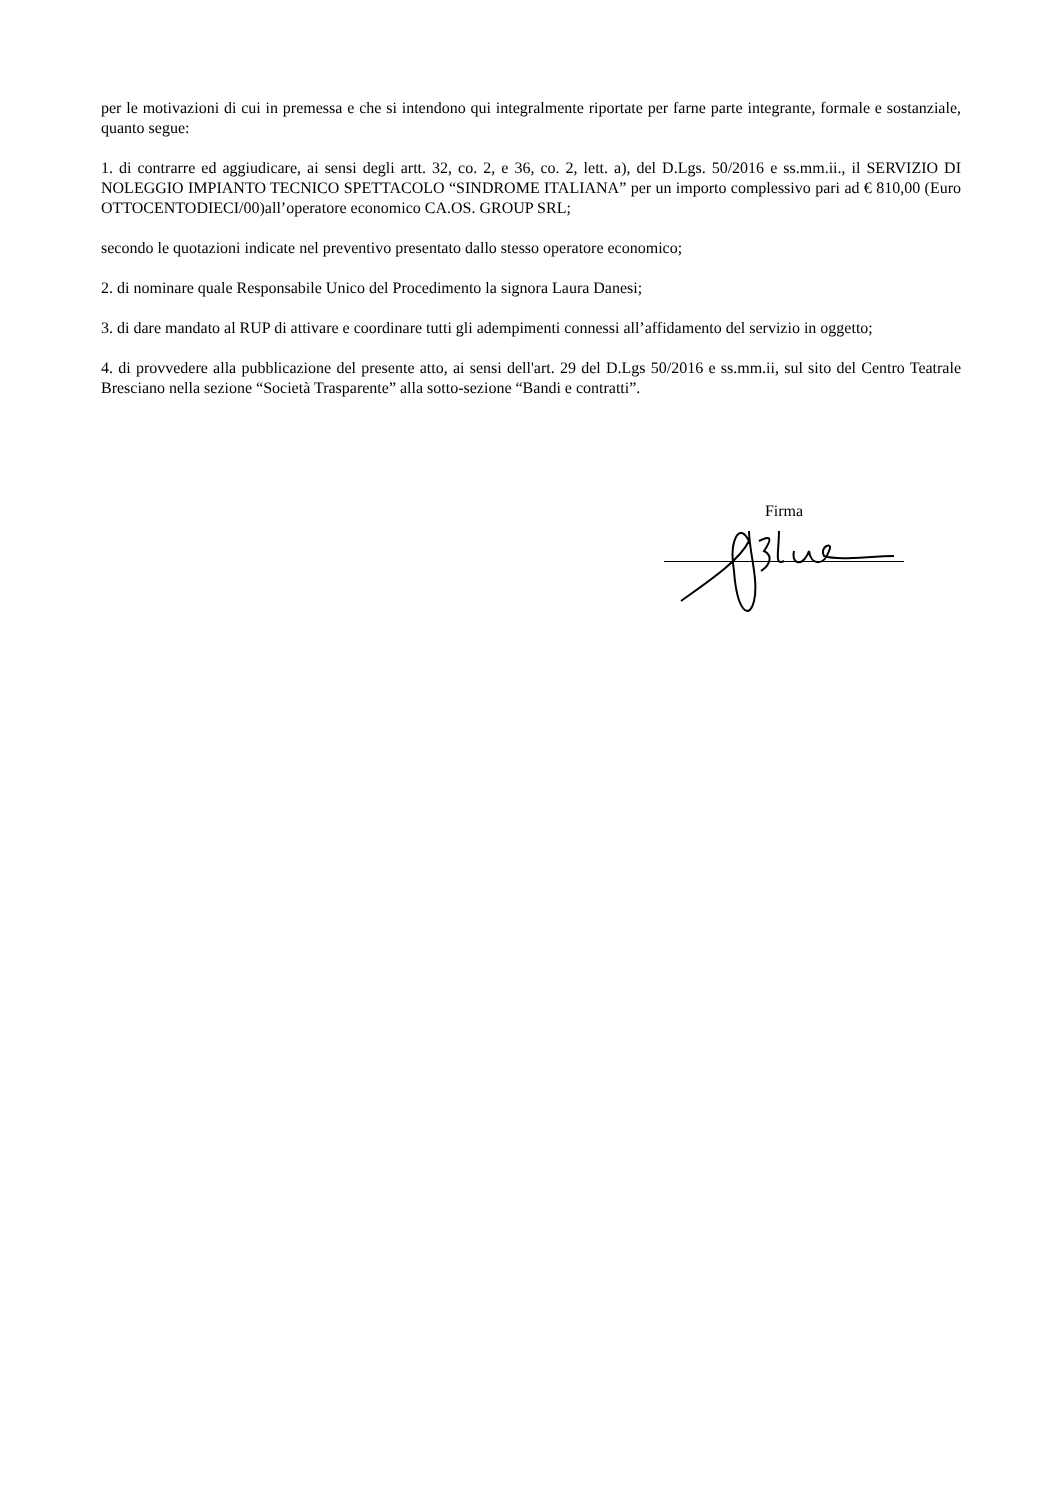per le motivazioni di cui in premessa e che si intendono qui integralmente riportate per farne parte integrante, formale e sostanziale, quanto segue:
1. di contrarre ed aggiudicare, ai sensi degli artt. 32, co. 2, e 36, co. 2, lett. a), del D.Lgs. 50/2016 e ss.mm.ii., il SERVIZIO DI NOLEGGIO IMPIANTO TECNICO SPETTACOLO “SINDROME ITALIANA” per un importo complessivo pari ad € 810,00 (Euro OTTOCENTODIECI/00)all’operatore economico CA.OS. GROUP SRL;
secondo le quotazioni indicate nel preventivo presentato dallo stesso operatore economico;
2. di nominare quale Responsabile Unico del Procedimento la signora Laura Danesi;
3. di dare mandato al RUP di attivare e coordinare tutti gli adempimenti connessi all’affidamento del servizio in oggetto;
4. di provvedere alla pubblicazione del presente atto, ai sensi dell'art. 29 del D.Lgs 50/2016 e ss.mm.ii, sul sito del Centro Teatrale Bresciano nella sezione “Società Trasparente” alla sotto-sezione “Bandi e contratti”.
Firma